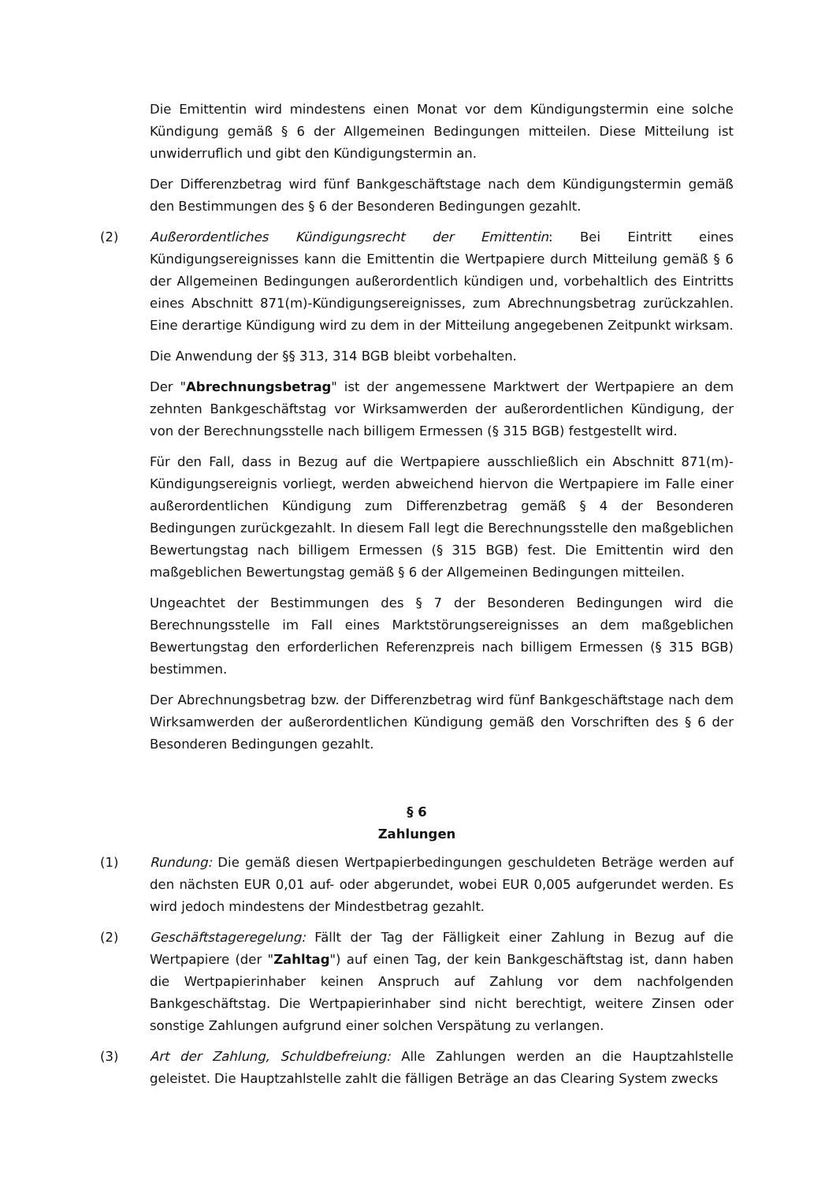Die Emittentin wird mindestens einen Monat vor dem Kündigungstermin eine solche Kündigung gemäß § 6 der Allgemeinen Bedingungen mitteilen. Diese Mitteilung ist unwiderruflich und gibt den Kündigungstermin an.
Der Differenzbetrag wird fünf Bankgeschäftstage nach dem Kündigungstermin gemäß den Bestimmungen des § 6 der Besonderen Bedingungen gezahlt.
(2) Außerordentliches Kündigungsrecht der Emittentin: Bei Eintritt eines Kündigungsereignisses kann die Emittentin die Wertpapiere durch Mitteilung gemäß § 6 der Allgemeinen Bedingungen außerordentlich kündigen und, vorbehaltlich des Eintritts eines Abschnitt 871(m)-Kündigungsereignisses, zum Abrechnungsbetrag zurückzahlen. Eine derartige Kündigung wird zu dem in der Mitteilung angegebenen Zeitpunkt wirksam.
Die Anwendung der §§ 313, 314 BGB bleibt vorbehalten.
Der "Abrechnungsbetrag" ist der angemessene Marktwert der Wertpapiere an dem zehnten Bankgeschäftstag vor Wirksamwerden der außerordentlichen Kündigung, der von der Berechnungsstelle nach billigem Ermessen (§ 315 BGB) festgestellt wird.
Für den Fall, dass in Bezug auf die Wertpapiere ausschließlich ein Abschnitt 871(m)-Kündigungsereignis vorliegt, werden abweichend hiervon die Wertpapiere im Falle einer außerordentlichen Kündigung zum Differenzbetrag gemäß § 4 der Besonderen Bedingungen zurückgezahlt. In diesem Fall legt die Berechnungsstelle den maßgeblichen Bewertungstag nach billigem Ermessen (§ 315 BGB) fest. Die Emittentin wird den maßgeblichen Bewertungstag gemäß § 6 der Allgemeinen Bedingungen mitteilen.
Ungeachtet der Bestimmungen des § 7 der Besonderen Bedingungen wird die Berechnungsstelle im Fall eines Marktstörungsereignisses an dem maßgeblichen Bewertungstag den erforderlichen Referenzpreis nach billigem Ermessen (§ 315 BGB) bestimmen.
Der Abrechnungsbetrag bzw. der Differenzbetrag wird fünf Bankgeschäftstage nach dem Wirksamwerden der außerordentlichen Kündigung gemäß den Vorschriften des § 6 der Besonderen Bedingungen gezahlt.
§ 6
Zahlungen
(1) Rundung: Die gemäß diesen Wertpapierbedingungen geschuldeten Beträge werden auf den nächsten EUR 0,01 auf- oder abgerundet, wobei EUR 0,005 aufgerundet werden. Es wird jedoch mindestens der Mindestbetrag gezahlt.
(2) Geschäftstageregelung: Fällt der Tag der Fälligkeit einer Zahlung in Bezug auf die Wertpapiere (der "Zahltag") auf einen Tag, der kein Bankgeschäftstag ist, dann haben die Wertpapierinhaber keinen Anspruch auf Zahlung vor dem nachfolgenden Bankgeschäftstag. Die Wertpapierinhaber sind nicht berechtigt, weitere Zinsen oder sonstige Zahlungen aufgrund einer solchen Verspätung zu verlangen.
(3) Art der Zahlung, Schuldbefreiung: Alle Zahlungen werden an die Hauptzahlstelle geleistet. Die Hauptzahlstelle zahlt die fälligen Beträge an das Clearing System zwecks